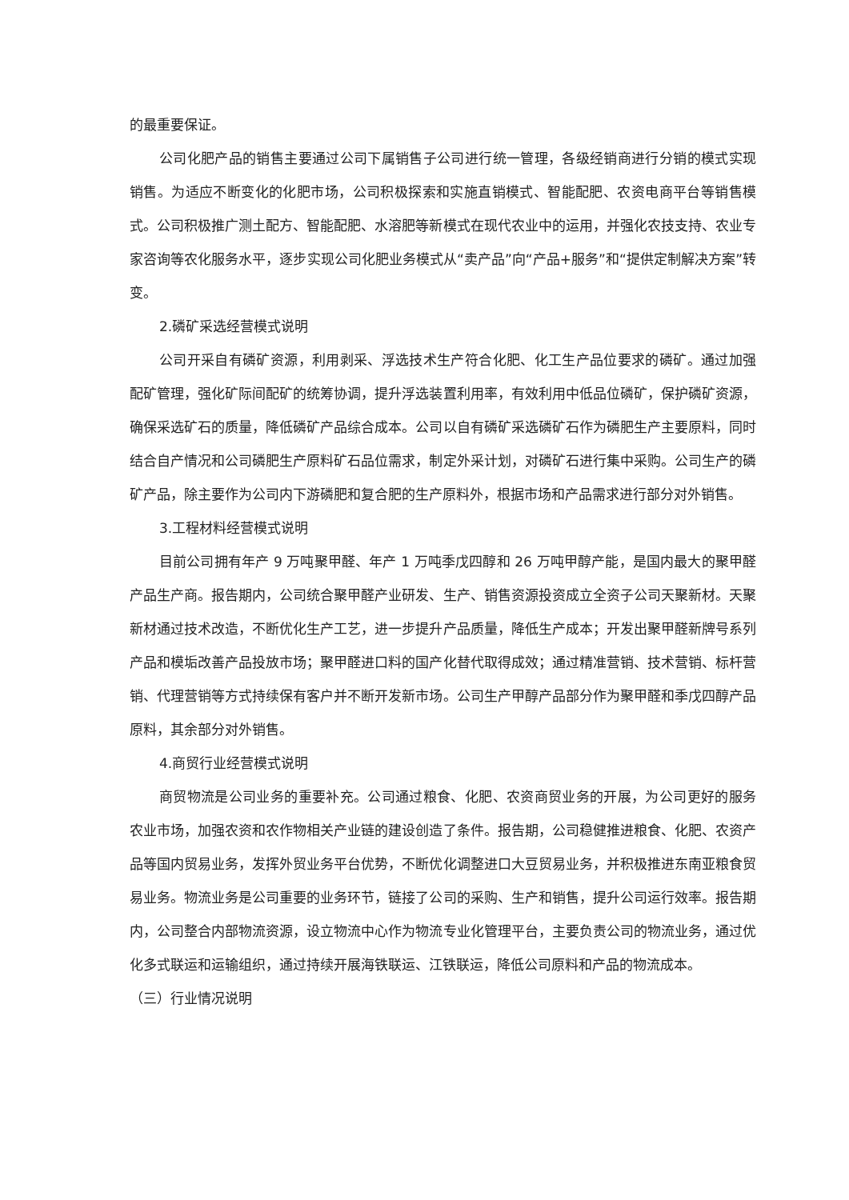的最重要保证。
公司化肥产品的销售主要通过公司下属销售子公司进行统一管理，各级经销商进行分销的模式实现销售。为适应不断变化的化肥市场，公司积极探索和实施直销模式、智能配肥、农资电商平台等销售模式。公司积极推广测土配方、智能配肥、水溶肥等新模式在现代农业中的运用，并强化农技支持、农业专家咨询等农化服务水平，逐步实现公司化肥业务模式从“卖产品”向“产品+服务”和“提供定制解决方案”转变。
2.磷矿采选经营模式说明
公司开采自有磷矿资源，利用剥采、浮选技术生产符合化肥、化工生产品位要求的磷矿。通过加强配矿管理，强化矿际间配矿的统筹协调，提升浮选装置利用率，有效利用中低品位磷矿，保护磷矿资源，确保采选矿石的质量，降低磷矿产品综合成本。公司以自有磷矿采选磷矿石作为磷肥生产主要原料，同时结合自产情况和公司磷肥生产原料矿石品位需求，制定外采计划，对磷矿石进行集中采购。公司生产的磷矿产品，除主要作为公司内下游磷肥和复合肥的生产原料外，根据市场和产品需求进行部分对外销售。
3.工程材料经营模式说明
目前公司拥有年产 9 万吨聚甲醛、年产 1 万吨季戊四醇和 26 万吨甲醇产能，是国内最大的聚甲醛产品生产商。报告期内，公司统合聚甲醛产业研发、生产、销售资源投资成立全资子公司天聚新材。天聚新材通过技术改造，不断优化生产工艺，进一步提升产品质量，降低生产成本；开发出聚甲醛新牌号系列产品和模垢改善产品投放市场；聚甲醛进口料的国产化替代取得成效；通过精准营销、技术营销、标杆营销、代理营销等方式持续保有客户并不断开发新市场。公司生产甲醇产品部分作为聚甲醛和季戊四醇产品原料，其余部分对外销售。
4.商贸行业经营模式说明
商贸物流是公司业务的重要补充。公司通过粮食、化肥、农资商贸业务的开展，为公司更好的服务农业市场，加强农资和农作物相关产业链的建设创造了条件。报告期，公司稳健推进粮食、化肥、农资产品等国内贸易业务，发挥外贸业务平台优势，不断优化调整进口大豆贸易业务，并积极推进东南亚粮食贸易业务。物流业务是公司重要的业务环节，链接了公司的采购、生产和销售，提升公司运行效率。报告期内，公司整合内部物流资源，设立物流中心作为物流专业化管理平台，主要负责公司的物流业务，通过优化多式联运和运输组织，通过持续开展海铁联运、江铁联运，降低公司原料和产品的物流成本。
（三）行业情况说明